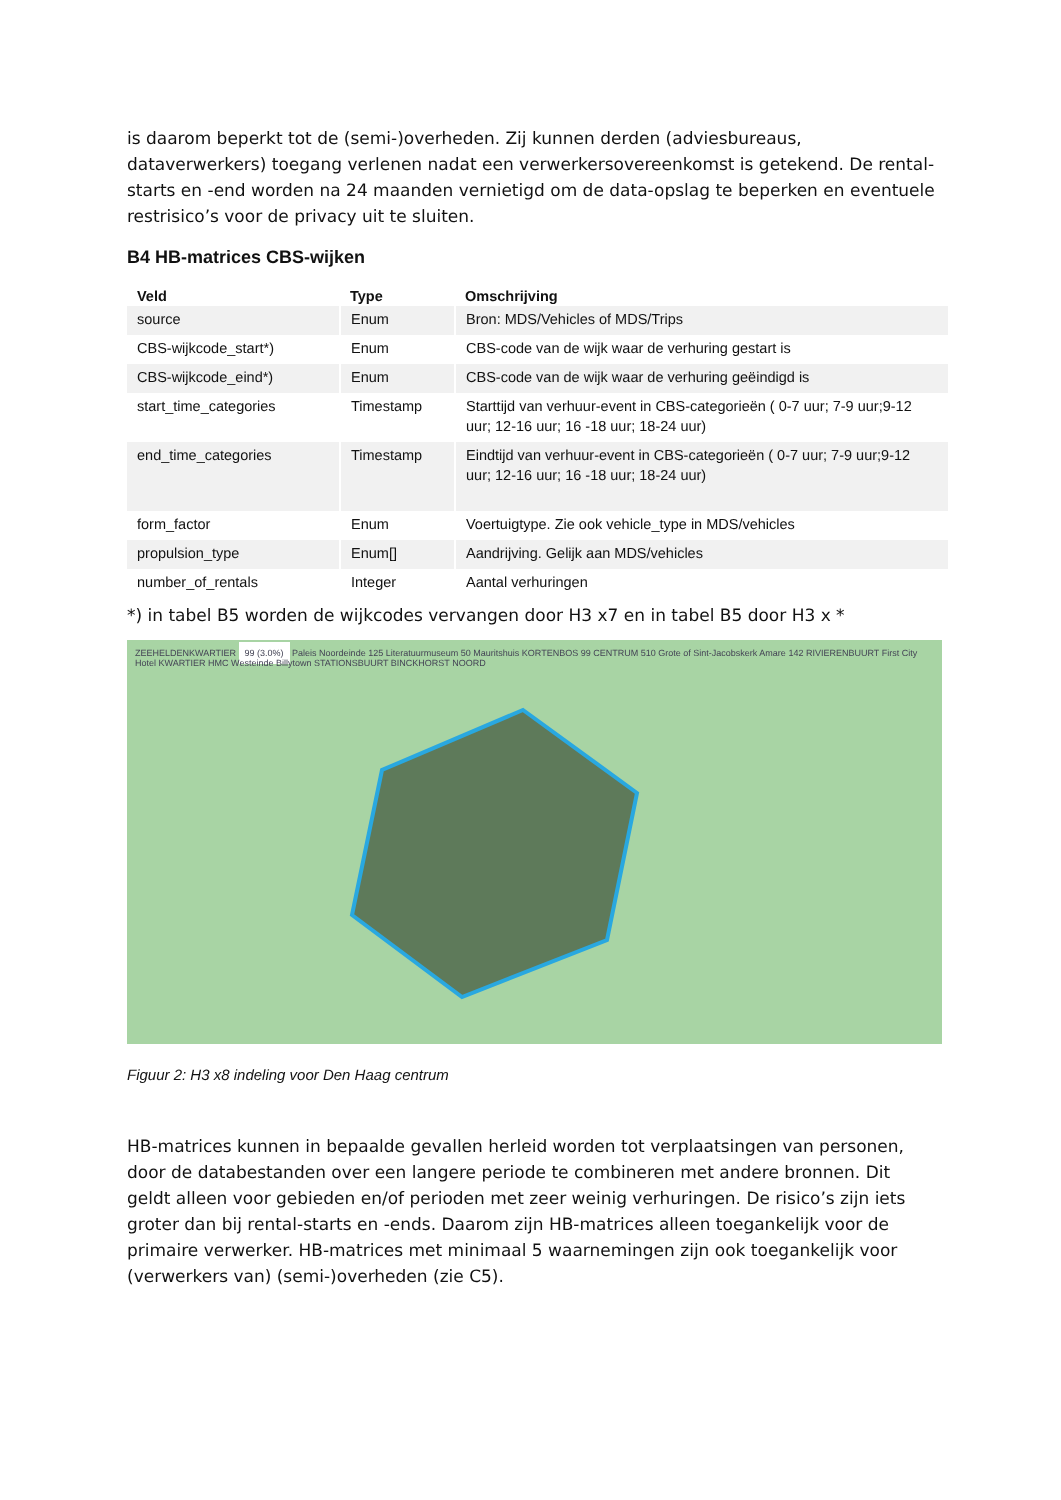is daarom beperkt tot de (semi-)overheden. Zij kunnen derden (adviesbureaus, dataverwerkers) toegang verlenen nadat een verwerkersovereenkomst is getekend. De rental-starts en -end worden na 24 maanden vernietigd om de data-opslag te beperken en eventuele restrisico’s voor de privacy uit te sluiten.
B4 HB-matrices CBS-wijken
| Veld | Type | Omschrijving |
| --- | --- | --- |
| source | Enum | Bron: MDS/Vehicles of MDS/Trips |
| CBS-wijkcode_start*) | Enum | CBS-code van de wijk waar de verhuring gestart is |
| CBS-wijkcode_eind*) | Enum | CBS-code van de wijk waar de verhuring geëindigd is |
| start_time_categories | Timestamp | Starttijd van verhuur-event in CBS-categorieën ( 0-7 uur; 7-9 uur;9-12 uur; 12-16 uur; 16 -18 uur; 18-24 uur) |
| end_time_categories | Timestamp | Eindtijd van verhuur-event in CBS-categorieën ( 0-7 uur; 7-9 uur;9-12 uur; 12-16 uur; 16 -18 uur; 18-24 uur) |
| form_factor | Enum | Voertuigtype. Zie ook vehicle_type in MDS/vehicles |
| propulsion_type | Enum[] | Aandrijving. Gelijk aan MDS/vehicles |
| number_of_rentals | Integer | Aantal verhuringen |
*) in tabel B5 worden de wijkcodes vervangen door H3 x7 en in tabel B5 door H3 x *
ZEEHELDENKWARTIER 99 (3.0%) Paleis Noordeinde 125 Literatuurmuseum 50 Mauritshuis KORTENBOS 99 CENTRUM 510 Grote of Sint-Jacobskerk Amare 142 RIVIERENBUURT First City Hotel KWARTIER HMC Westeinde Billytown STATIONSBUURT BINCKHORST NOORD
Figuur 2: H3 x8 indeling voor Den Haag centrum
HB-matrices kunnen in bepaalde gevallen herleid worden tot verplaatsingen van personen, door de databestanden over een langere periode te combineren met andere bronnen. Dit geldt alleen voor gebieden en/of perioden met zeer weinig verhuringen. De risico’s zijn iets groter dan bij rental-starts en -ends. Daarom zijn HB-matrices alleen toegankelijk voor de primaire verwerker. HB-matrices met minimaal 5 waarnemingen zijn ook toegankelijk voor (verwerkers van) (semi-)overheden (zie C5).